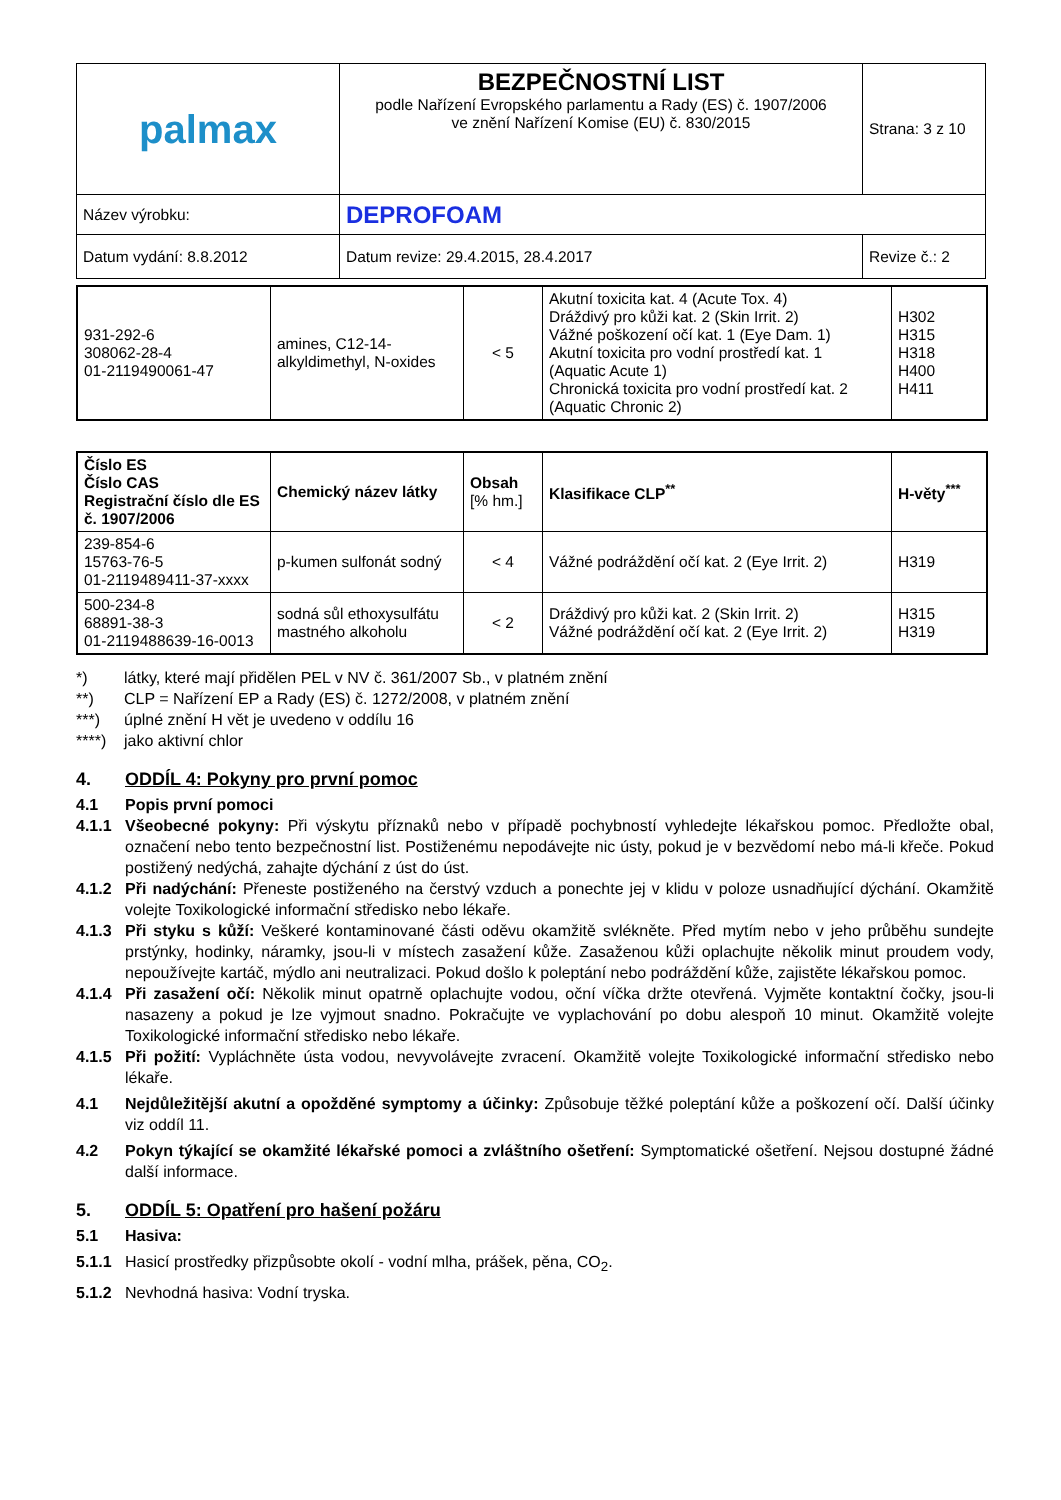| palmax | BEZPEČNOSTNÍ LIST podle Nařízení Evropského parlamentu a Rady (ES) č. 1907/2006 ve znění Nařízení Komise (EU) č. 830/2015 | Strana: 3 z 10 |
| Název výrobku: | DEPROFOAM | |
| Datum vydání: 8.8.2012 | Datum revize: 29.4.2015, 28.4.2017 | Revize č.: 2 |
| 931-292-6 308062-28-4 01-2119490061-47 | amines, C12-14- alkyldimethyl, N-oxides | < 5 | Akutní toxicita kat. 4 (Acute Tox. 4) Dráždivý pro kůži kat. 2 (Skin Irrit. 2) Vážné poškození očí kat. 1 (Eye Dam. 1) Akutní toxicita pro vodní prostředí kat. 1 (Aquatic Acute 1) Chronická toxicita pro vodní prostředí kat. 2 (Aquatic Chronic 2) | H302 H315 H318 H400 H411 |
| Číslo ES Číslo CAS Registrační číslo dle ES č. 1907/2006 | Chemický název látky | Obsah [% hm.] | Klasifikace CLP<sup>**</sup> | H-věty<sup>***</sup> |
| --- | --- | --- | --- | --- |
| 239-854-6 15763-76-5 01-2119489411-37-xxxx | p-kumen sulfonát sodný | < 4 | Vážné podráždění očí kat. 2 (Eye Irrit. 2) | H319 |
| 500-234-8 68891-38-3 01-2119488639-16-0013 | sodná sůl ethoxysulfátu mastného alkoholu | < 2 | Dráždivý pro kůži kat. 2 (Skin Irrit. 2) Vážné podráždění očí kat. 2 (Eye Irrit. 2) | H315 H319 |
*) látky, které mají přidělen PEL v NV č. 361/2007 Sb., v platném znění
**) CLP = Nařízení EP a Rady (ES) č. 1272/2008, v platném znění
***) úplné znění H vět je uvedeno v oddílu 16
****) jako aktivní chlor
4. ODDÍL 4: Pokyny pro první pomoc
4.1 Popis první pomoci
4.1.1 Všeobecné pokyny: Při výskytu příznaků nebo v případě pochybností vyhledejte lékařskou pomoc. Předložte obal, označení nebo tento bezpečnostní list. Postiženému nepodávejte nic ústy, pokud je v bezvědomí nebo má-li křeče. Pokud postižený nedýchá, zahajte dýchání z úst do úst.
4.1.2 Při nadýchání: Přeneste postiženého na čerstvý vzduch a ponechte jej v klidu v poloze usnadňující dýchání. Okamžitě volejte Toxikologické informační středisko nebo lékaře.
4.1.3 Při styku s kůží: Veškeré kontaminované části oděvu okamžitě svlékněte. Před mytím nebo v jeho průběhu sundejte prstýnky, hodinky, náramky, jsou-li v místech zasažení kůže. Zasaženou kůži oplachujte několik minut proudem vody, nepoužívejte kartáč, mýdlo ani neutralizaci. Pokud došlo k poleptání nebo podráždění kůže, zajistěte lékařskou pomoc.
4.1.4 Při zasažení očí: Několik minut opatrně oplachujte vodou, oční víčka držte otevřená. Vyjměte kontaktní čočky, jsou-li nasazeny a pokud je lze vyjmout snadno. Pokračujte ve vyplachování po dobu alespoň 10 minut. Okamžitě volejte Toxikologické informační středisko nebo lékaře.
4.1.5 Při požití: Vypláchněte ústa vodou, nevyvolávejte zvracení. Okamžitě volejte Toxikologické informační středisko nebo lékaře.
4.1 Nejdůležitější akutní a opožděné symptomy a účinky: Způsobuje těžké poleptání kůže a poškození očí. Další účinky viz oddíl 11.
4.2 Pokyn týkající se okamžité lékařské pomoci a zvláštního ošetření: Symptomatické ošetření. Nejsou dostupné žádné další informace.
5. ODDÍL 5: Opatření pro hašení požáru
5.1 Hasiva:
5.1.1 Hasicí prostředky přizpůsobte okolí - vodní mlha, prášek, pěna, CO<sub>2</sub>.
5.1.2 Nevhodná hasiva: Vodní tryska.